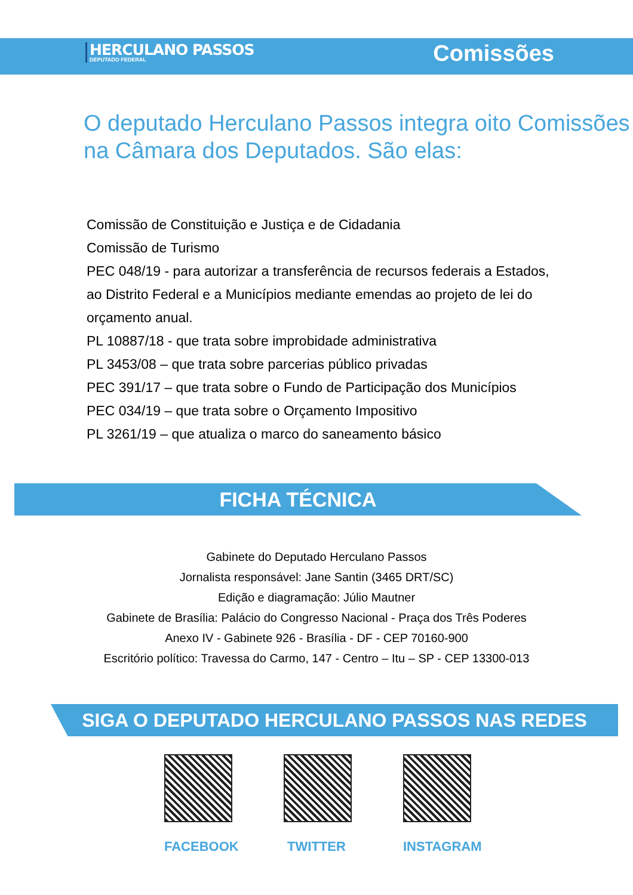HERCULANO PASSOS
DEPUTADO FEDERAL
Comissões
O deputado Herculano Passos integra oito Comissões na Câmara dos Deputados. São elas:
Comissão de Constituição e Justiça e de Cidadania
Comissão de Turismo
PEC 048/19 - para autorizar a transferência de recursos federais a Estados, ao Distrito Federal e a Municípios mediante emendas ao projeto de lei do orçamento anual.
PL 10887/18 - que trata sobre improbidade administrativa
PL 3453/08 – que trata sobre parcerias público privadas
PEC 391/17 – que trata sobre o Fundo de Participação dos Municípios
PEC 034/19 – que trata sobre o Orçamento Impositivo
PL 3261/19 – que atualiza o marco do saneamento básico
FICHA TÉCNICA
Gabinete do Deputado Herculano Passos
Jornalista responsável: Jane Santin (3465 DRT/SC)
Edição e diagramação: Júlio Mautner
Gabinete de Brasília: Palácio do Congresso Nacional - Praça dos Três Poderes
Anexo IV - Gabinete 926 - Brasília - DF - CEP 70160-900
Escritório político: Travessa do Carmo, 147 - Centro – Itu – SP - CEP 13300-013
SIGA O DEPUTADO HERCULANO PASSOS NAS REDES
FACEBOOK TWITTER INSTAGRAM